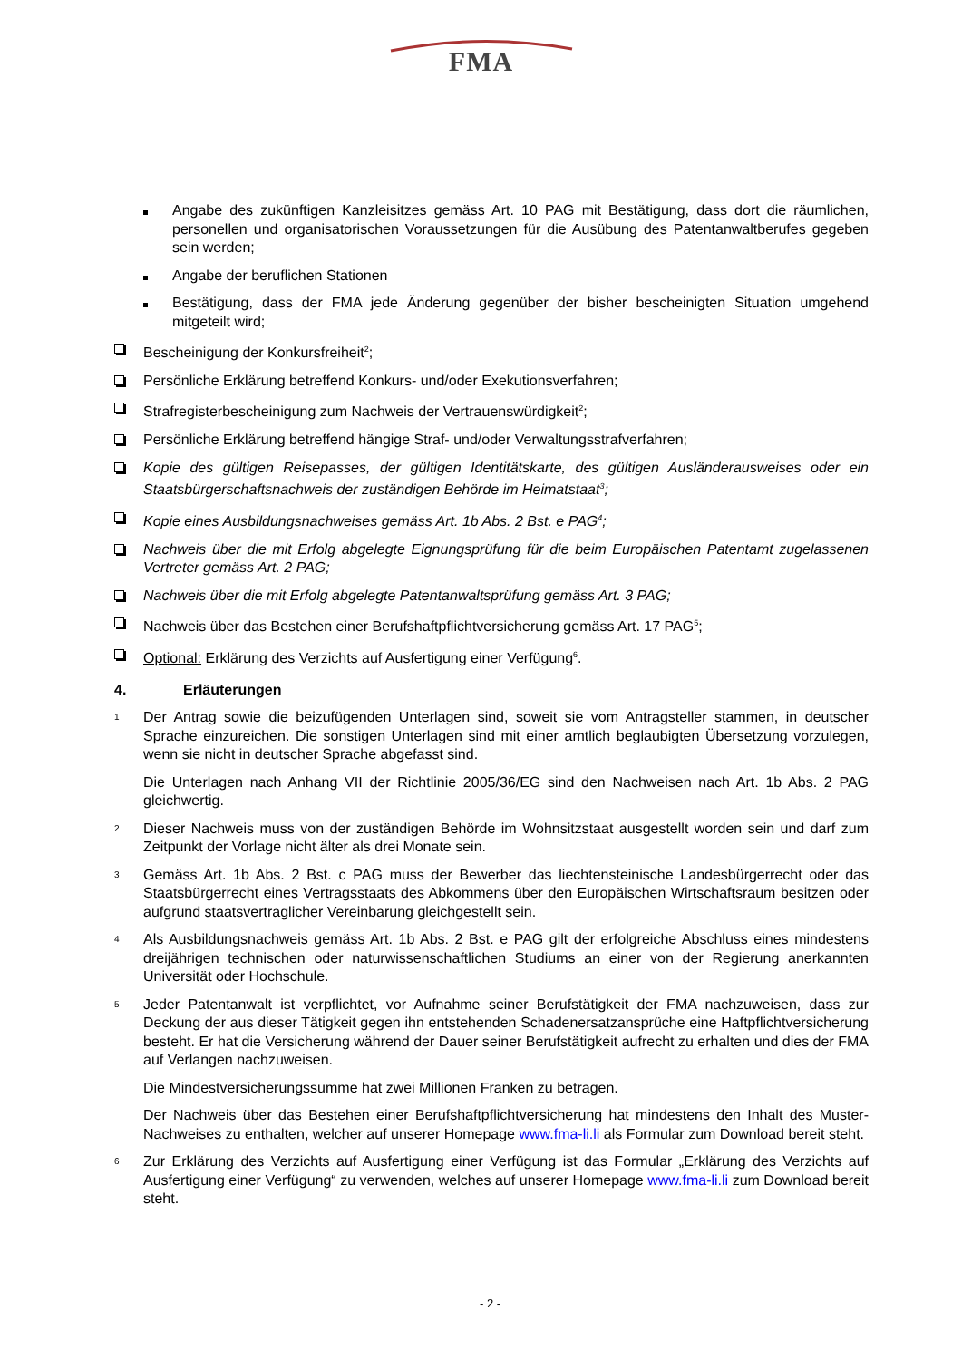FMA
Angabe des zukünftigen Kanzleisitzes gemäss Art. 10 PAG mit Bestätigung, dass dort die räumlichen, personellen und organisatorischen Voraussetzungen für die Ausübung des Patentanwaltberufes gegeben sein werden;
Angabe der beruflichen Stationen
Bestätigung, dass der FMA jede Änderung gegenüber der bisher bescheinigten Situation umgehend mitgeteilt wird;
Bescheinigung der Konkursfreiheit<sup>2</sup>;
Persönliche Erklärung betreffend Konkurs- und/oder Exekutionsverfahren;
Strafregisterbescheinigung zum Nachweis der Vertrauenswürdigkeit<sup>2</sup>;
Persönliche Erklärung betreffend hängige Straf- und/oder Verwaltungsstrafverfahren;
Kopie des gültigen Reisepasses, der gültigen Identitätskarte, des gültigen Ausländerausweises oder ein Staatsbürgerschaftsnachweis der zuständigen Behörde im Heimatstaat<sup>3</sup>;
Kopie eines Ausbildungsnachweises gemäss Art. 1b Abs. 2 Bst. e PAG<sup>4</sup>;
Nachweis über die mit Erfolg abgelegte Eignungsprüfung für die beim Europäischen Patentamt zugelassenen Vertreter gemäss Art. 2 PAG;
Nachweis über die mit Erfolg abgelegte Patentanwaltsprüfung gemäss Art. 3 PAG;
Nachweis über das Bestehen einer Berufshaftpflichtversicherung gemäss Art. 17 PAG<sup>5</sup>;
Optional: Erklärung des Verzichts auf Ausfertigung einer Verfügung<sup>6</sup>.
4. Erläuterungen
1
Der Antrag sowie die beizufügenden Unterlagen sind, soweit sie vom Antragsteller stammen, in deutscher Sprache einzureichen. Die sonstigen Unterlagen sind mit einer amtlich beglaubigten Übersetzung vorzulegen, wenn sie nicht in deutscher Sprache abgefasst sind.
Die Unterlagen nach Anhang VII der Richtlinie 2005/36/EG sind den Nachweisen nach Art. 1b Abs. 2 PAG gleichwertig.
2
Dieser Nachweis muss von der zuständigen Behörde im Wohnsitzstaat ausgestellt worden sein und darf zum Zeitpunkt der Vorlage nicht älter als drei Monate sein.
3
Gemäss Art. 1b Abs. 2 Bst. c PAG muss der Bewerber das liechtensteinische Landesbürgerrecht oder das Staatsbürgerrecht eines Vertragsstaats des Abkommens über den Europäischen Wirtschaftsraum besitzen oder aufgrund staatsvertraglicher Vereinbarung gleichgestellt sein.
4
Als Ausbildungsnachweis gemäss Art. 1b Abs. 2 Bst. e PAG gilt der erfolgreiche Abschluss eines mindestens dreijährigen technischen oder naturwissenschaftlichen Studiums an einer von der Regierung anerkannten Universität oder Hochschule.
5
Jeder Patentanwalt ist verpflichtet, vor Aufnahme seiner Berufstätigkeit der FMA nachzuweisen, dass zur Deckung der aus dieser Tätigkeit gegen ihn entstehenden Schadenersatzansprüche eine Haftpflichtversicherung besteht. Er hat die Versicherung während der Dauer seiner Berufstätigkeit aufrecht zu erhalten und dies der FMA auf Verlangen nachzuweisen.
Die Mindestversicherungssumme hat zwei Millionen Franken zu betragen.
Der Nachweis über das Bestehen einer Berufshaftpflichtversicherung hat mindestens den Inhalt des Muster-Nachweises zu enthalten, welcher auf unserer Homepage www.fma-li.li als Formular zum Download bereit steht.
6
Zur Erklärung des Verzichts auf Ausfertigung einer Verfügung ist das Formular „Erklärung des Verzichts auf Ausfertigung einer Verfügung“ zu verwenden, welches auf unserer Homepage www.fma-li.li zum Download bereit steht.
- 2 -